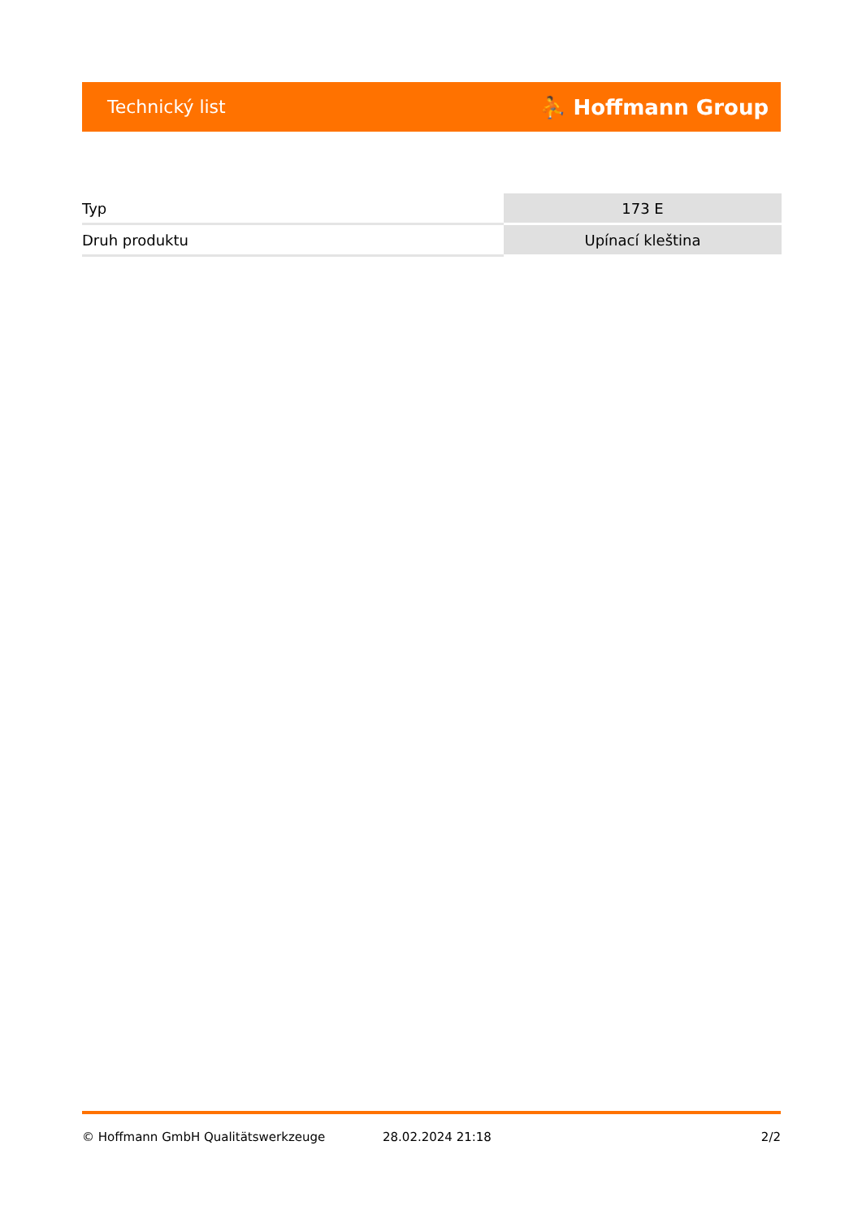Technický list ⛹ Hoffmann Group
| Typ | 173 E |
| Druh produktu | Upínací kleština |
© Hoffmann GmbH Qualitätswerkzeuge 28.02.2024 21:18 2/2